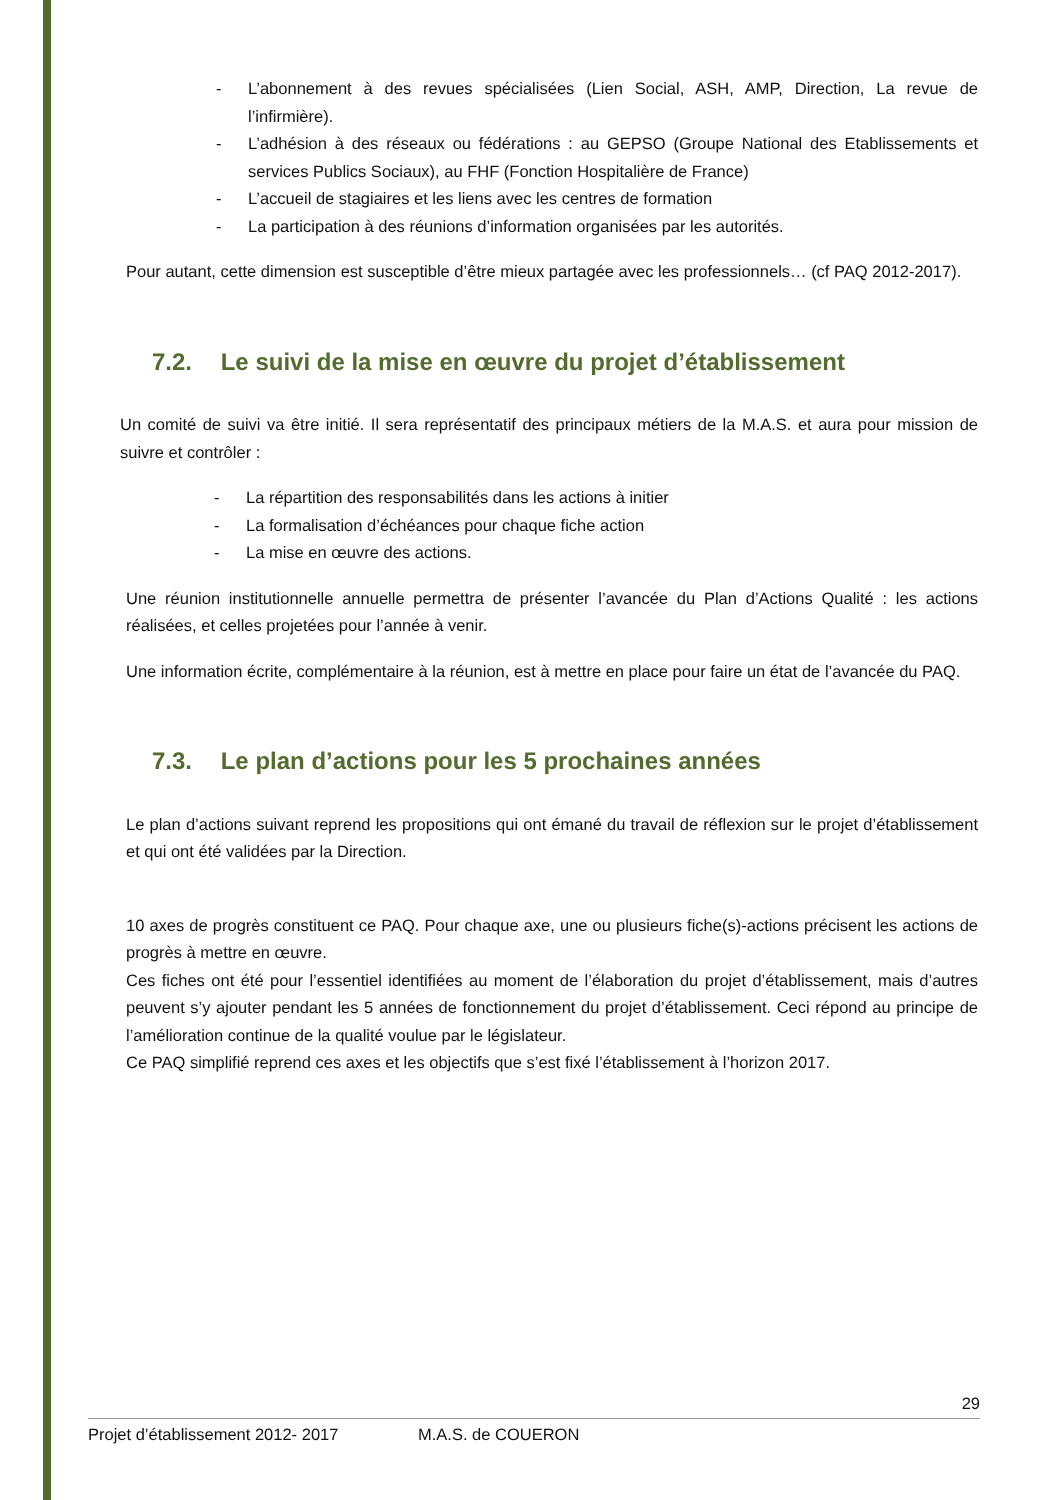- L’abonnement à des revues spécialisées (Lien Social, ASH, AMP, Direction, La revue de l’infirmière).
- L’adhésion à des réseaux ou fédérations : au GEPSO (Groupe National des Etablissements et services Publics Sociaux), au FHF (Fonction Hospitalière de France)
- L’accueil de stagiaires et les liens avec les centres de formation
- La participation à des réunions d’information organisées par les autorités.
Pour autant, cette dimension est susceptible d’être mieux partagée avec les professionnels… (cf PAQ 2012-2017).
7.2. Le suivi de la mise en œuvre du projet d’établissement
Un comité de suivi va être initié. Il sera représentatif des principaux métiers de la M.A.S. et aura pour mission de suivre et contrôler :
- La répartition des responsabilités dans les actions à initier
- La formalisation d’échéances pour chaque fiche action
- La mise en œuvre des actions.
Une réunion institutionnelle annuelle permettra de présenter l’avancée du Plan d’Actions Qualité : les actions réalisées, et celles projetées pour l’année à venir.
Une information écrite, complémentaire à la réunion, est à mettre en place pour faire un état de l’avancée du PAQ.
7.3. Le plan d’actions pour les 5 prochaines années
Le plan d’actions suivant reprend les propositions qui ont émané du travail de réflexion sur le projet d’établissement et qui ont été validées par la Direction.
10 axes de progrès constituent ce PAQ. Pour chaque axe, une ou plusieurs fiche(s)-actions précisent les actions de progrès à mettre en œuvre.
Ces fiches ont été pour l’essentiel identifiées au moment de l’élaboration du projet d’établissement, mais d’autres peuvent s’y ajouter pendant les 5 années de fonctionnement du projet d’établissement. Ceci répond au principe de l’amélioration continue de la qualité voulue par le législateur.
Ce PAQ simplifié reprend ces axes et les objectifs que s’est fixé l’établissement à l’horizon 2017.
29
Projet d’établissement 2012- 2017 M.A.S. de COUERON